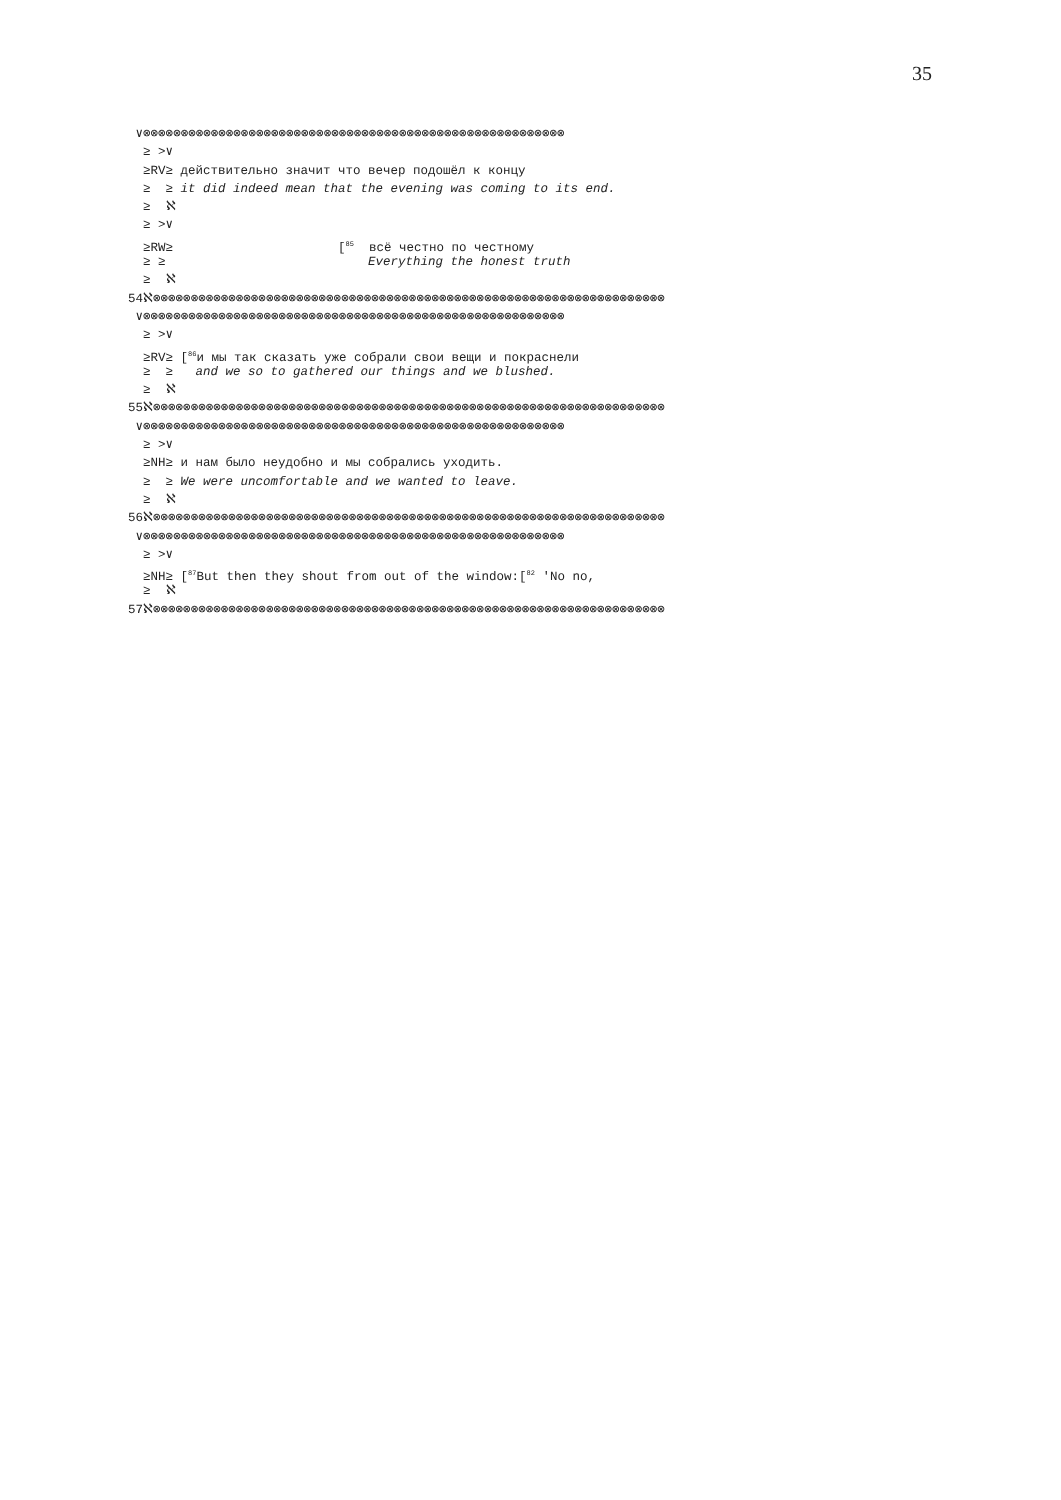35
∨⊗⊗⊗⊗⊗⊗⊗⊗⊗⊗⊗⊗⊗⊗⊗⊗⊗⊗⊗⊗⊗⊗⊗⊗⊗⊗⊗⊗⊗⊗⊗⊗⊗⊗⊗⊗⊗⊗⊗⊗⊗⊗⊗⊗⊗⊗⊗⊗⊗⊗⊗⊗⊗⊗⊗⊗
≥ >∨
≥RV≥ действительно значит что вечер подошёл к концу
≥ ≥ it did indeed mean that the evening was coming to its end.
≥ ℵ
≥ >∨
≥RW≥ [<sup>85</sup> всё честно по честному
≥ ≥ Everything the honest truth
≥ ℵ
54ℵ⊗⊗⊗⊗⊗⊗⊗⊗⊗⊗⊗⊗⊗⊗⊗⊗⊗⊗⊗⊗⊗⊗⊗⊗⊗⊗⊗⊗⊗⊗⊗⊗⊗⊗⊗⊗⊗⊗⊗⊗⊗⊗⊗⊗⊗⊗⊗⊗⊗⊗⊗⊗⊗⊗⊗⊗⊗⊗⊗⊗⊗⊗⊗⊗⊗⊗⊗⊗
∨⊗⊗⊗⊗⊗⊗⊗⊗⊗⊗⊗⊗⊗⊗⊗⊗⊗⊗⊗⊗⊗⊗⊗⊗⊗⊗⊗⊗⊗⊗⊗⊗⊗⊗⊗⊗⊗⊗⊗⊗⊗⊗⊗⊗⊗⊗⊗⊗⊗⊗⊗⊗⊗⊗⊗⊗
≥ >∨
≥RV≥ [<sup>86</sup>и мы так сказать уже собрали свои вещи и покраснели
≥ ≥ and we so to gathered our things and we blushed.
≥ ℵ
55ℵ⊗⊗⊗⊗⊗⊗⊗⊗⊗⊗⊗⊗⊗⊗⊗⊗⊗⊗⊗⊗⊗⊗⊗⊗⊗⊗⊗⊗⊗⊗⊗⊗⊗⊗⊗⊗⊗⊗⊗⊗⊗⊗⊗⊗⊗⊗⊗⊗⊗⊗⊗⊗⊗⊗⊗⊗⊗⊗⊗⊗⊗⊗⊗⊗⊗⊗⊗⊗
∨⊗⊗⊗⊗⊗⊗⊗⊗⊗⊗⊗⊗⊗⊗⊗⊗⊗⊗⊗⊗⊗⊗⊗⊗⊗⊗⊗⊗⊗⊗⊗⊗⊗⊗⊗⊗⊗⊗⊗⊗⊗⊗⊗⊗⊗⊗⊗⊗⊗⊗⊗⊗⊗⊗⊗⊗
≥ >∨
≥NH≥ и нам было неудобно и мы собрались уходить.
≥ ≥ We were uncomfortable and we wanted to leave.
≥ ℵ
56ℵ⊗⊗⊗⊗⊗⊗⊗⊗⊗⊗⊗⊗⊗⊗⊗⊗⊗⊗⊗⊗⊗⊗⊗⊗⊗⊗⊗⊗⊗⊗⊗⊗⊗⊗⊗⊗⊗⊗⊗⊗⊗⊗⊗⊗⊗⊗⊗⊗⊗⊗⊗⊗⊗⊗⊗⊗⊗⊗⊗⊗⊗⊗⊗⊗⊗⊗⊗⊗
∨⊗⊗⊗⊗⊗⊗⊗⊗⊗⊗⊗⊗⊗⊗⊗⊗⊗⊗⊗⊗⊗⊗⊗⊗⊗⊗⊗⊗⊗⊗⊗⊗⊗⊗⊗⊗⊗⊗⊗⊗⊗⊗⊗⊗⊗⊗⊗⊗⊗⊗⊗⊗⊗⊗⊗⊗
≥ >∨
≥NH≥ [<sup>87</sup>But then they shout from out of the window:[<sup>82</sup> 'No no,
≥ ℵ
57ℵ⊗⊗⊗⊗⊗⊗⊗⊗⊗⊗⊗⊗⊗⊗⊗⊗⊗⊗⊗⊗⊗⊗⊗⊗⊗⊗⊗⊗⊗⊗⊗⊗⊗⊗⊗⊗⊗⊗⊗⊗⊗⊗⊗⊗⊗⊗⊗⊗⊗⊗⊗⊗⊗⊗⊗⊗⊗⊗⊗⊗⊗⊗⊗⊗⊗⊗⊗⊗